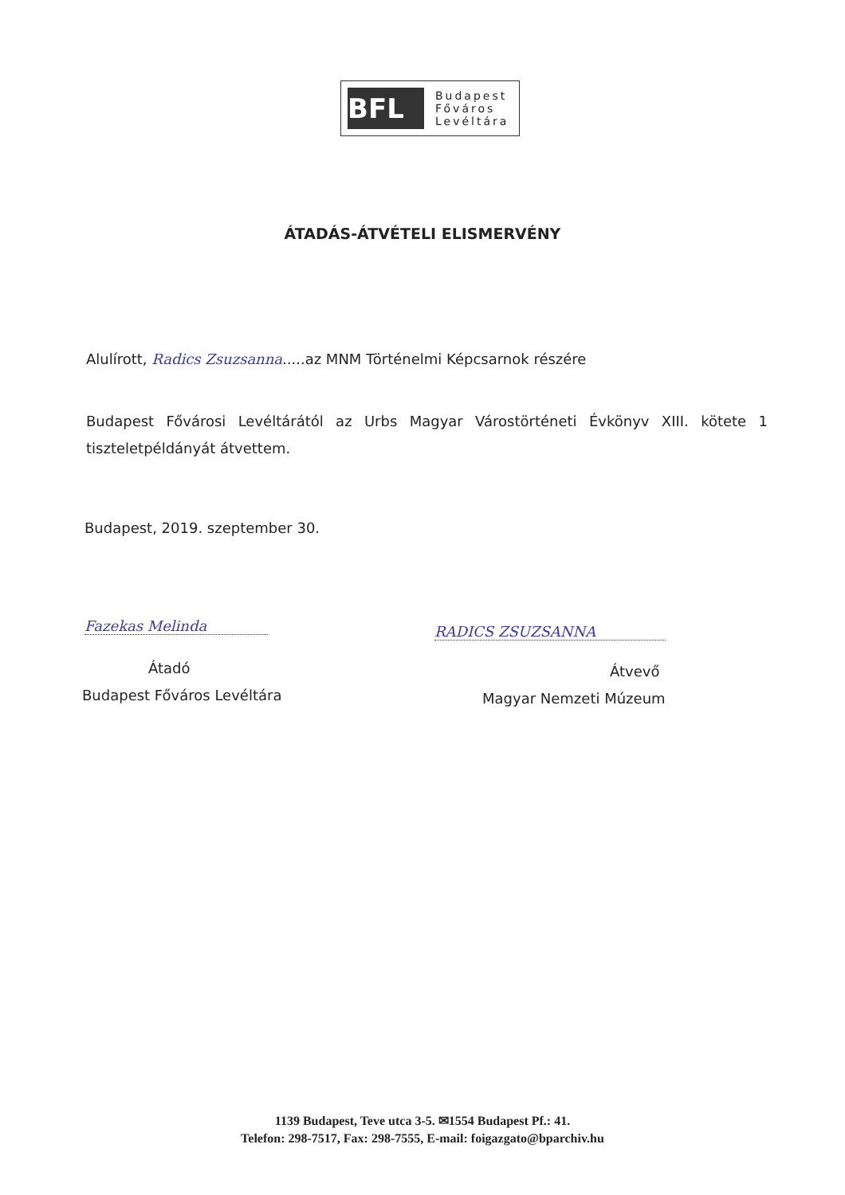BFL
Budapest
Főváros
Levéltára
ÁTADÁS-ÁTVÉTELI ELISMERVÉNY
Alulírott, Radics Zsuzsanna.....az MNM Történelmi Képcsarnok részére
Budapest Fővárosi Levéltárától az Urbs Magyar Várostörténeti Évkönyv XIII. kötete 1 tiszteletpéldányát átvettem.
Budapest, 2019. szeptember 30.
Fazekas Melinda
Átadó
Budapest Főváros Levéltára
RADICS ZSUZSANNA
Átvevő
Magyar Nemzeti Múzeum
1139 Budapest, Teve utca 3-5. ✉1554 Budapest Pf.: 41.
Telefon: 298-7517, Fax: 298-7555, E-mail: foigazgato@bparchiv.hu